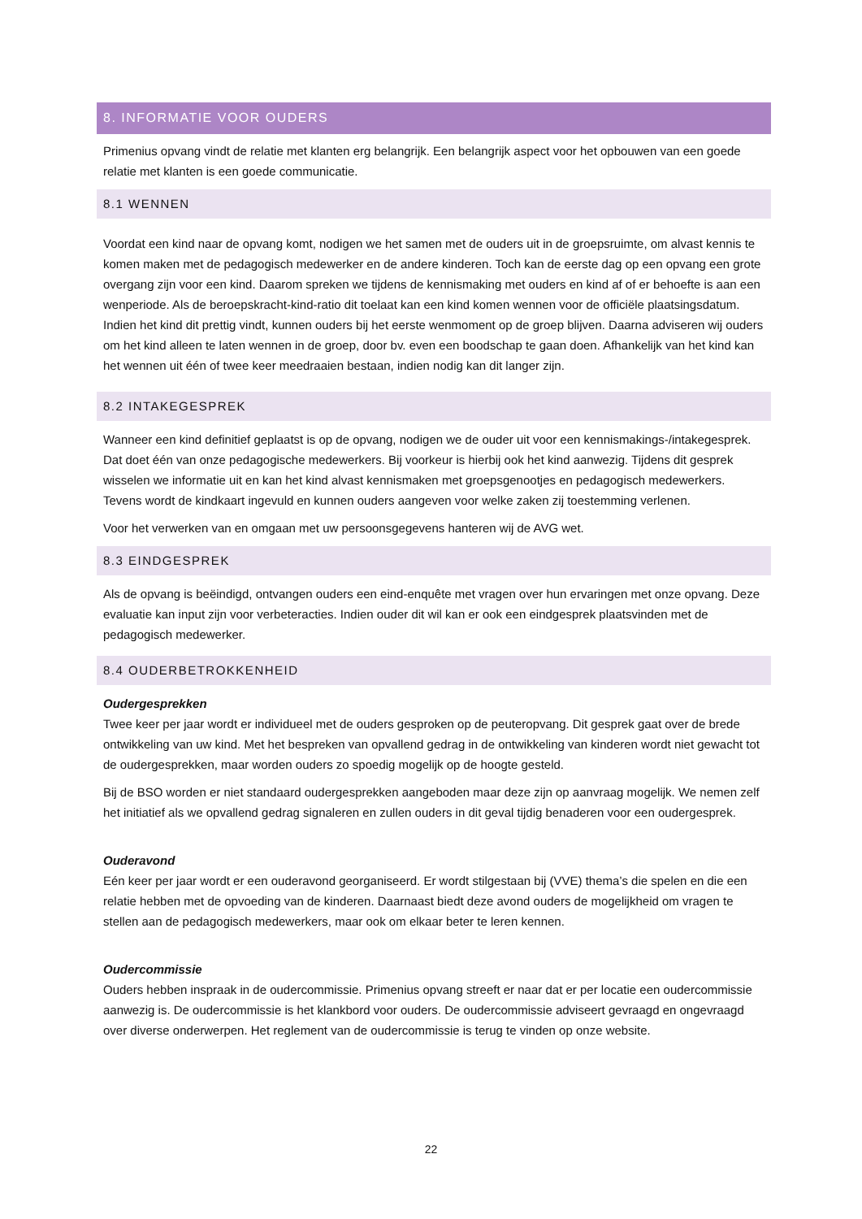8. INFORMATIE VOOR OUDERS
Primenius opvang vindt de relatie met klanten erg belangrijk. Een belangrijk aspect voor het opbouwen van een goede relatie met klanten is een goede communicatie.
8.1 WENNEN
Voordat een kind naar de opvang komt, nodigen we het samen met de ouders uit in de groepsruimte, om alvast kennis te komen maken met de pedagogisch medewerker en de andere kinderen. Toch kan de eerste dag op een opvang een grote overgang zijn voor een kind. Daarom spreken we tijdens de kennismaking met ouders en kind af of er behoefte is aan een wenperiode. Als de beroepskracht-kind-ratio dit toelaat kan een kind komen wennen voor de officiële plaatsingsdatum. Indien het kind dit prettig vindt, kunnen ouders bij het eerste wenmoment op de groep blijven. Daarna adviseren wij ouders om het kind alleen te laten wennen in de groep, door bv. even een boodschap te gaan doen. Afhankelijk van het kind kan het wennen uit één of twee keer meedraaien bestaan, indien nodig kan dit langer zijn.
8.2 INTAKEGESPREK
Wanneer een kind definitief geplaatst is op de opvang, nodigen we de ouder uit voor een kennismakings-/intakegesprek. Dat doet één van onze pedagogische medewerkers. Bij voorkeur is hierbij ook het kind aanwezig. Tijdens dit gesprek wisselen we informatie uit en kan het kind alvast kennismaken met groepsgenootjes en pedagogisch medewerkers. Tevens wordt de kindkaart ingevuld en kunnen ouders aangeven voor welke zaken zij toestemming verlenen.
Voor het verwerken van en omgaan met uw persoonsgegevens hanteren wij de AVG wet.
8.3 EINDGESPREK
Als de opvang is beëindigd, ontvangen ouders een eind-enquête met vragen over hun ervaringen met onze opvang. Deze evaluatie kan input zijn voor verbeteracties. Indien ouder dit wil kan er ook een eindgesprek plaatsvinden met de pedagogisch medewerker.
8.4 OUDERBETROKKENHEID
Oudergesprekken
Twee keer per jaar wordt er individueel met de ouders gesproken op de peuteropvang. Dit gesprek gaat over de brede ontwikkeling van uw kind. Met het bespreken van opvallend gedrag in de ontwikkeling van kinderen wordt niet gewacht tot de oudergesprekken, maar worden ouders zo spoedig mogelijk op de hoogte gesteld.
Bij de BSO worden er niet standaard oudergesprekken aangeboden maar deze zijn op aanvraag mogelijk. We nemen zelf het initiatief als we opvallend gedrag signaleren en zullen ouders in dit geval tijdig benaderen voor een oudergesprek.
Ouderavond
Eén keer per jaar wordt er een ouderavond georganiseerd. Er wordt stilgestaan bij (VVE) thema’s die spelen en die een relatie hebben met de opvoeding van de kinderen. Daarnaast biedt deze avond ouders de mogelijkheid om vragen te stellen aan de pedagogisch medewerkers, maar ook om elkaar beter te leren kennen.
Oudercommissie
Ouders hebben inspraak in de oudercommissie. Primenius opvang streeft er naar dat er per locatie een oudercommissie aanwezig is. De oudercommissie is het klankbord voor ouders. De oudercommissie adviseert gevraagd en ongevraagd over diverse onderwerpen. Het reglement van de oudercommissie is terug te vinden op onze website.
22